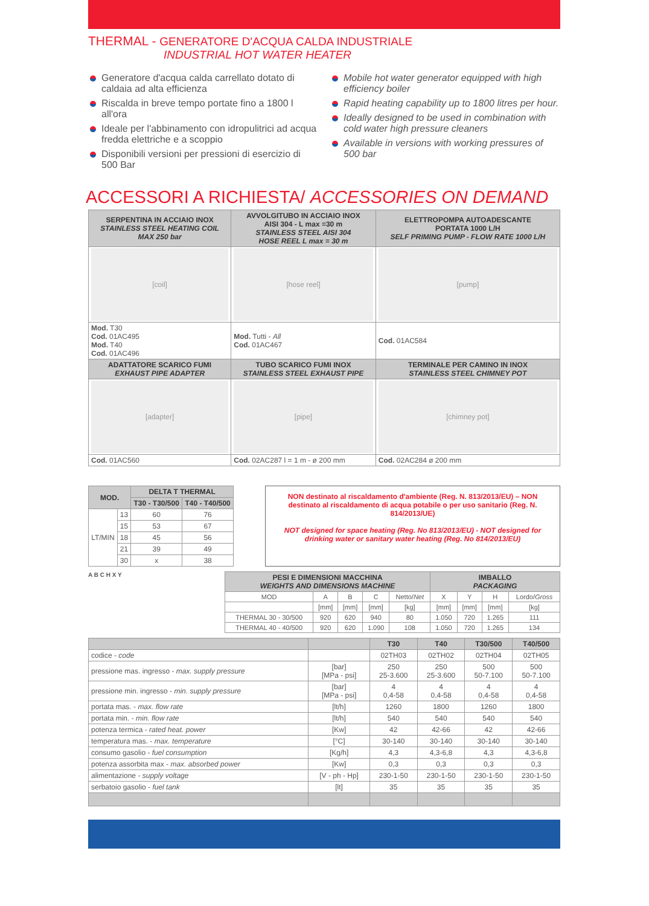THERMAL - GENERATORE D'ACQUA CALDA INDUSTRIALE
INDUSTRIAL HOT WATER HEATER
Generatore d'acqua calda carrellato dotato di caldaia ad alta efficienza
Riscalda in breve tempo portate fino a 1800 l all'ora
Ideale per l'abbinamento con idropulitrici ad acqua fredda elettriche e a scoppio
Disponibili versioni per pressioni di esercizio di 500 Bar
Mobile hot water generator equipped with high efficiency boiler
Rapid heating capability up to 1800 litres per hour.
Ideally designed to be used in combination with cold water high pressure cleaners
Available in versions with working pressures of 500 bar
ACCESSORI A RICHIESTA/ ACCESSORIES ON DEMAND
| SERPENTINA IN ACCIAIO INOX STAINLESS STEEL HEATING COIL MAX 250 bar | AVVOLGITUBO IN ACCIAIO INOX AISI 304 - L max =30 m STAINLESS STEEL AISI 304 HOSE REEL L max = 30 m | ELETTROPOMPA AUTOADESCANTE PORTATA 1000 L/H SELF PRIMING PUMP - FLOW RATE 1000 L/H |
| --- | --- | --- |
| [coil] | [hose reel] | [pump] |
| Mod. T30 Cod. 01AC495 Mod. T40 Cod. 01AC496 | Mod. Tutti - All Cod. 01AC467 | Cod. 01AC584 |
| ADATTATORE SCARICO FUMI EXHAUST PIPE ADAPTER | TUBO SCARICO FUMI INOX STAINLESS STEEL EXHAUST PIPE | TERMINALE PER CAMINO IN INOX STAINLESS STEEL CHIMNEY POT |
| [adapter] | [pipe] | [chimney pot] |
| Cod. 01AC560 | Cod. 02AC287 l = 1 m - ø 200 mm | Cod. 02AC284 ø 200 mm |
| MOD. | | DELTA T THERMAL | |
| --- | --- | --- | --- |
| | | T30 - T30/500 | T40 - T40/500 |
| LT/MIN | 13 | 60 | 76 |
| | 15 | 53 | 67 |
| | 18 | 45 | 56 |
| | 21 | 39 | 49 |
| | 30 | x | 38 |
NON destinato al riscaldamento d'ambiente (Reg. N. 813/2013/EU) – NON destinato al riscaldamento di acqua potabile o per uso sanitario (Reg. N. 814/2013/UE)
NOT designed for space heating (Reg. No 813/2013/EU) - NOT designed for drinking water or sanitary water heating (Reg. No 814/2013/EU)
A B C H X Y
| PESI E DIMENSIONI MACCHINA WEIGHTS AND DIMENSIONS MACHINE | | | | | IMBALLO PACKAGING | | | |
| --- | --- | --- | --- | --- | --- | --- | --- | --- |
| MOD | A | B | C | Netto/ Net | X | Y | H | Lordo/ Gross |
| | [mm] | [mm] | [mm] | [kg] | [mm] | [mm] | [mm] | [kg] |
| THERMAL 30 - 30/500 | 920 | 620 | 940 | 80 | 1.050 | 720 | 1.265 | 111 |
| THERMAL 40 - 40/500 | 920 | 620 | 1.090 | 108 | 1.050 | 720 | 1.265 | 134 |
| | | T30 | T40 | T30/500 | T40/500 |
| --- | --- | --- | --- | --- | --- |
| codice - code | | 02TH03 | 02TH02 | 02TH04 | 02TH05 |
| pressione mas. ingresso - max. supply pressure | [bar] [MPa - psi] | 250 25-3.600 | 250 25-3.600 | 500 50-7.100 | 500 50-7.100 |
| pressione min. ingresso - min. supply pressure | [bar] [MPa - psi] | 4 0,4-58 | 4 0,4-58 | 4 0,4-58 | 4 0,4-58 |
| portata mas. - max. flow rate | [lt/h] | 1260 | 1800 | 1260 | 1800 |
| portata min. - min. flow rate | [lt/h] | 540 | 540 | 540 | 540 |
| potenza termica - rated heat. power | [Kw] | 42 | 42-66 | 42 | 42-66 |
| temperatura mas. - max. temperature | [°C] | 30-140 | 30-140 | 30-140 | 30-140 |
| consumo gasolio - fuel consumption | [Kg/h] | 4,3 | 4,3-6,8 | 4,3 | 4,3-6,8 |
| potenza assorbita max - max. absorbed power | [Kw] | 0,3 | 0,3 | 0,3 | 0,3 |
| alimentazione - supply voltage | [V - ph - Hp] | 230-1-50 | 230-1-50 | 230-1-50 | 230-1-50 |
| serbatoio gasolio - fuel tank | [lt] | 35 | 35 | 35 | 35 |